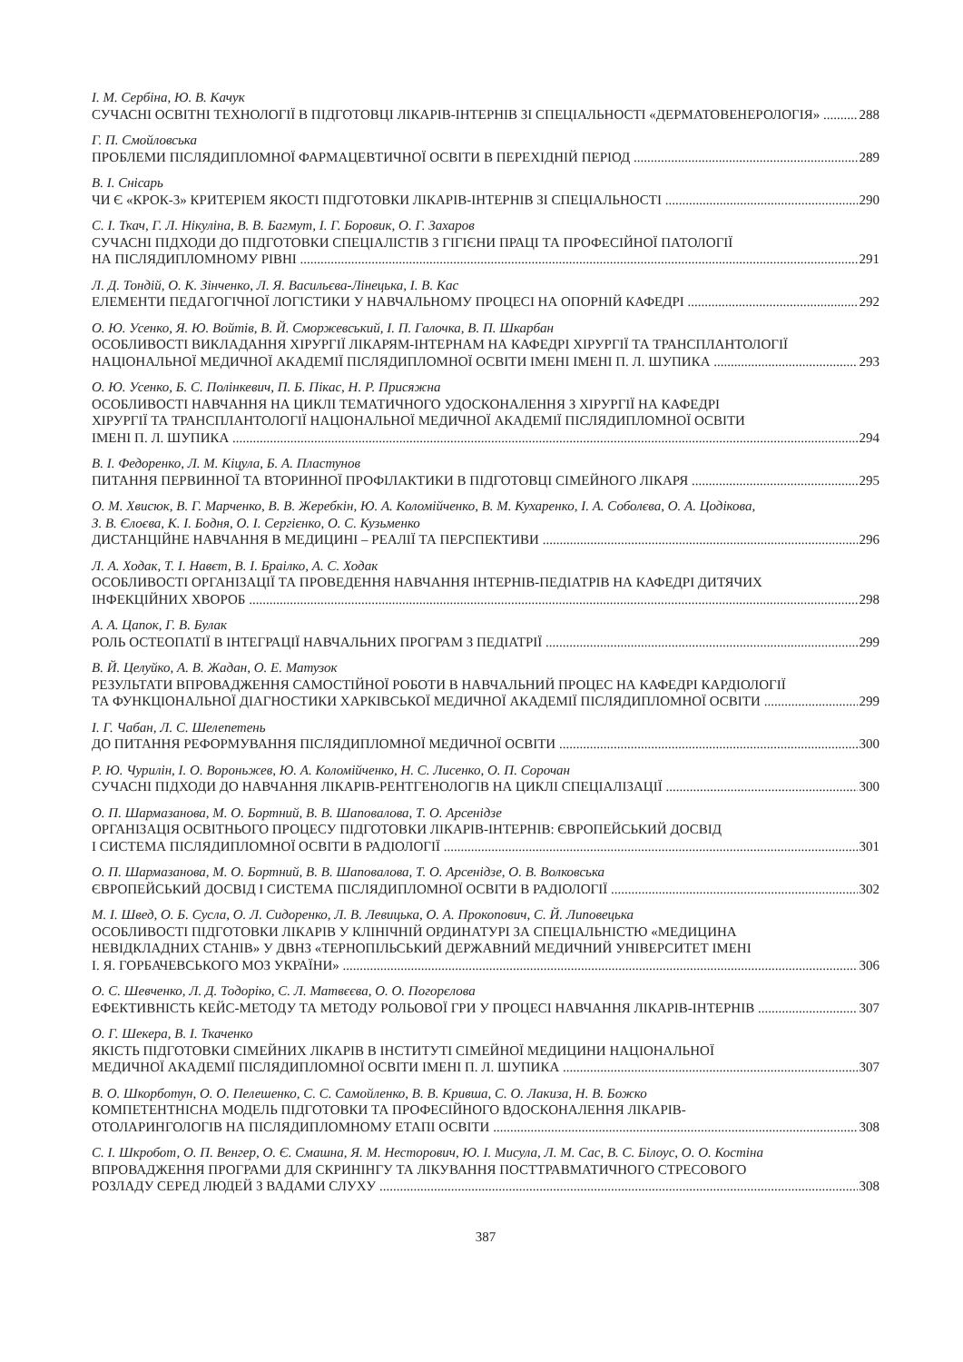І. М. Сербіна, Ю. В. Качук
СУЧАСНІ ОСВІТНІ ТЕХНОЛОГІЇ В ПІДГОТОВЦІ ЛІКАРІВ-ІНТЕРНІВ ЗІ СПЕЦІАЛЬНОСТІ «ДЕРМАТОВЕНЕРОЛОГІЯ» 288
Г. П. Смойловська
ПРОБЛЕМИ ПІСЛЯДИПЛОМНОЇ ФАРМАЦЕВТИЧНОЇ ОСВІТИ В ПЕРЕХІДНІЙ ПЕРІОД 289
В. І. Снісарь
ЧИ Є «КРОК-3» КРИТЕРІЕМ ЯКОСТІ ПІДГОТОВКИ ЛІКАРІВ-ІНТЕРНІВ ЗІ СПЕЦІАЛЬНОСТІ 290
С. І. Ткач, Г. Л. Нікуліна, В. В. Багмут, І. Г. Боровик, О. Г. Захаров
СУЧАСНІ ПІДХОДИ ДО ПІДГОТОВКИ СПЕЦІАЛІСТІВ З ГІГІЄНИ ПРАЦІ ТА ПРОФЕСІЙНОЇ ПАТОЛОГІЇ
НА ПІСЛЯДИПЛОМНОМУ РІВНІ 291
Л. Д. Тондій, О. К. Зінченко, Л. Я. Васильєва-Лінецька, І. В. Кас
ЕЛЕМЕНТИ ПЕДАГОГІЧНОЇ ЛОГІСТИКИ У НАВЧАЛЬНОМУ ПРОЦЕСІ НА ОПОРНІЙ КАФЕДРІ 292
О. Ю. Усенко, Я. Ю. Войтів, В. Й. Сморжевський, І. П. Галочка, В. П. Шкарбан
ОСОБЛИВОСТІ ВИКЛАДАННЯ ХІРУРГІЇ ЛІКАРЯМ-ІНТЕРНАМ НА КАФЕДРІ ХІРУРГІЇ ТА ТРАНСПЛАНТОЛОГІЇ
НАЦІОНАЛЬНОЇ МЕДИЧНОЇ АКАДЕМІЇ ПІСЛЯДИПЛОМНОЇ ОСВІТИ ІМЕНІ ІМЕНІ П. Л. ШУПИКА 293
О. Ю. Усенко, Б. С. Полінкевич, П. Б. Пікас, Н. Р. Присяжна
ОСОБЛИВОСТІ НАВЧАННЯ НА ЦИКЛІ ТЕМАТИЧНОГО УДОСКОНАЛЕННЯ З ХІРУРГІЇ НА КАФЕДРІ
ХІРУРГІЇ ТА ТРАНСПЛАНТОЛОГІЇ НАЦІОНАЛЬНОЇ МЕДИЧНОЇ АКАДЕМІЇ ПІСЛЯДИПЛОМНОЇ ОСВІТИ
ІМЕНІ П. Л. ШУПИКА 294
В. І. Федоренко, Л. М. Кіцула, Б. А. Пластунов
ПИТАННЯ ПЕРВИННОЇ ТА ВТОРИННОЇ ПРОФІЛАКТИКИ В ПІДГОТОВЦІ СІМЕЙНОГО ЛІКАРЯ 295
О. М. Хвисюк, В. Г. Марченко, В. В. Жеребкін, Ю. А. Коломійченко, В. М. Кухаренко, І. А. Соболєва, О. А. Цодікова,
З. В. Єлоєва, К. І. Бодня, О. І. Сергієнко, О. С. Кузьменко
ДИСТАНЦІЙНЕ НАВЧАННЯ В МЕДИЦИНІ – РЕАЛІЇ ТА ПЕРСПЕКТИВИ 296
Л. А. Ходак, Т. І. Навєт, В. І. Браілко, А. С. Ходак
ОСОБЛИВОСТІ ОРГАНІЗАЦІЇ ТА ПРОВЕДЕННЯ НАВЧАННЯ ІНТЕРНІВ-ПЕДІАТРІВ НА КАФЕДРІ ДИТЯЧИХ
ІНФЕКЦІЙНИХ ХВОРОБ 298
А. А. Цапок, Г. В. Булак
РОЛЬ ОСТЕОПАТІЇ В ІНТЕГРАЦІЇ НАВЧАЛЬНИХ ПРОГРАМ З ПЕДІАТРІЇ 299
В. Й. Целуйко, А. В. Жадан, О. Е. Матузок
РЕЗУЛЬТАТИ ВПРОВАДЖЕННЯ САМОСТІЙНОЇ РОБОТИ В НАВЧАЛЬНИЙ ПРОЦЕС НА КАФЕДРІ КАРДІОЛОГІЇ
ТА ФУНКЦІОНАЛЬНОЇ ДІАГНОСТИКИ ХАРКІВСЬКОЇ МЕДИЧНОЇ АКАДЕМІЇ ПІСЛЯДИПЛОМНОЇ ОСВІТИ 299
І. Г. Чабан, Л. С. Шелепетень
ДО ПИТАННЯ РЕФОРМУВАННЯ ПІСЛЯДИПЛОМНОЇ МЕДИЧНОЇ ОСВІТИ 300
Р. Ю. Чурилін, І. О. Вороньжев, Ю. А. Коломійченко, Н. С. Лисенко, О. П. Сорочан
СУЧАСНІ ПІДХОДИ ДО НАВЧАННЯ ЛІКАРІВ-РЕНТГЕНОЛОГІВ НА ЦИКЛІ СПЕЦІАЛІЗАЦІЇ 300
О. П. Шармазанова, М. О. Бортний, В. В. Шаповалова, Т. О. Арсенідзе
ОРГАНІЗАЦІЯ ОСВІТНЬОГО ПРОЦЕСУ ПІДГОТОВКИ ЛІКАРІВ-ІНТЕРНІВ: ЄВРОПЕЙСЬКИЙ ДОСВІД
І СИСТЕМА ПІСЛЯДИПЛОМНОЇ ОСВІТИ В РАДІОЛОГІЇ 301
О. П. Шармазанова, М. О. Бортний, В. В. Шаповалова, Т. О. Арсенідзе, О. В. Волковська
ЄВРОПЕЙСЬКИЙ ДОСВІД І СИСТЕМА ПІСЛЯДИПЛОМНОЇ ОСВІТИ В РАДІОЛОГІЇ 302
М. І. Швед, О. Б. Сусла, О. Л. Сидоренко, Л. В. Левицька, О. А. Прокопович, С. Й. Липовецька
ОСОБЛИВОСТІ ПІДГОТОВКИ ЛІКАРІВ У КЛІНІЧНІЙ ОРДИНАТУРІ ЗА СПЕЦІАЛЬНІСТЮ «МЕДИЦИНА
НЕВІДКЛАДНИХ СТАНІВ» У ДВНЗ «ТЕРНОПІЛЬСЬКИЙ ДЕРЖАВНИЙ МЕДИЧНИЙ УНІВЕРСИТЕТ ІМЕНІ
І. Я. ГОРБАЧЕВСЬКОГО МОЗ УКРАЇНИ» 306
О. С. Шевченко, Л. Д. Тодоріко, С. Л. Матвєєва, О. О. Погорєлова
ЕФЕКТИВНІСТЬ КЕЙС-МЕТОДУ ТА МЕТОДУ РОЛЬОВОЇ ГРИ У ПРОЦЕСІ НАВЧАННЯ ЛІКАРІВ-ІНТЕРНІВ 307
О. Г. Шекера, В. І. Ткаченко
ЯКІСТЬ ПІДГОТОВКИ СІМЕЙНИХ ЛІКАРІВ В ІНСТИТУТІ СІМЕЙНОЇ МЕДИЦИНИ НАЦІОНАЛЬНОЇ
МЕДИЧНОЇ АКАДЕМІЇ ПІСЛЯДИПЛОМНОЇ ОСВІТИ ІМЕНІ П. Л. ШУПИКА 307
В. О. Шкорботун, О. О. Пелешенко, С. С. Самойленко, В. В. Кривша, С. О. Лакиза, Н. В. Божко
КОМПЕТЕНТНІСНА МОДЕЛЬ ПІДГОТОВКИ ТА ПРОФЕСІЙНОГО ВДОСКОНАЛЕННЯ ЛІКАРІВ-
ОТОЛАРИНГОЛОГІВ НА ПІСЛЯДИПЛОМНОМУ ЕТАПІ ОСВІТИ 308
С. І. Шкробот, О. П. Венгер, О. Є. Смашна, Я. М. Несторович, Ю. І. Мисула, Л. М. Сас, В. С. Білоус, О. О. Костіна
ВПРОВАДЖЕННЯ ПРОГРАМИ ДЛЯ СКРИНІНГУ ТА ЛІКУВАННЯ ПОСТТРАВМАТИЧНОГО СТРЕСОВОГО
РОЗЛАДУ СЕРЕД ЛЮДЕЙ З ВАДАМИ СЛУХУ 308
387